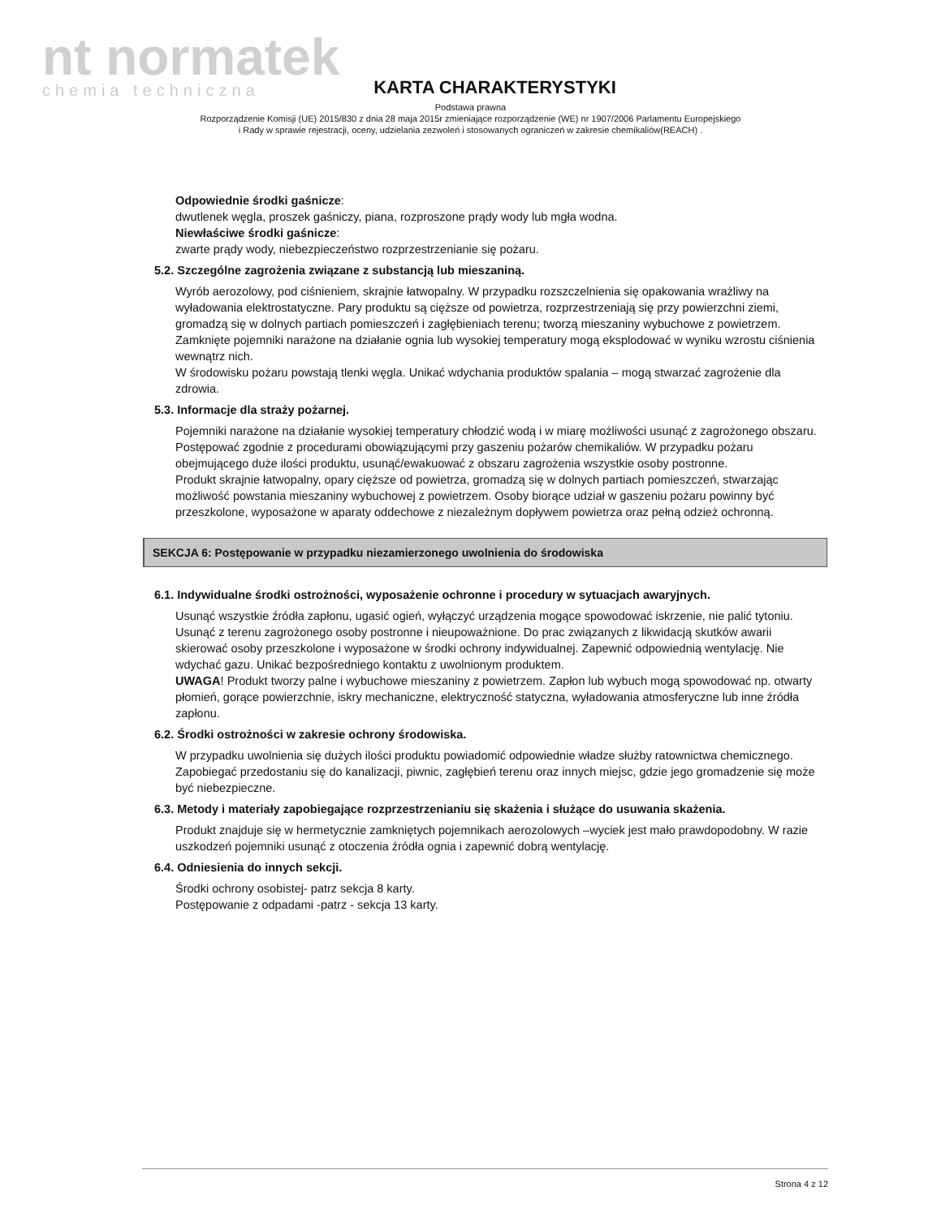nt normatek
chemia techniczna
KARTA CHARAKTERYSTYKI
Podstawa prawna
Rozporządzenie Komisji (UE) 2015/830 z dnia 28 maja 2015r zmieniające rozporządzenie (WE) nr 1907/2006 Parlamentu Europejskiego
i Rady w sprawie rejestracji, oceny, udzielania zezwoleń i stosowanych ograniczeń w zakresie chemikaliów(REACH) .
Odpowiednie środki gaśnicze:
dwutlenek węgla, proszek gaśniczy, piana, rozproszone prądy wody lub mgła wodna.
Niewłaściwe środki gaśnicze:
zwarte prądy wody, niebezpieczeństwo rozprzestrzenianie się pożaru.
5.2. Szczególne zagrożenia związane z substancją lub mieszaniną.
Wyrób aerozolowy, pod ciśnieniem, skrajnie łatwopalny. W przypadku rozszczelnienia się opakowania wrażliwy na wyładowania elektrostatyczne. Pary produktu są cięższe od powietrza, rozprzestrzeniają się przy powierzchni ziemi, gromadzą się w dolnych partiach pomieszczeń i zagłębieniach terenu; tworzą mieszaniny wybuchowe z powietrzem. Zamknięte pojemniki narażone na działanie ognia lub wysokiej temperatury mogą eksplodować w wyniku wzrostu ciśnienia wewnątrz nich.
W środowisku pożaru powstają tlenki węgla. Unikać wdychania produktów spalania – mogą stwarzać zagrożenie dla zdrowia.
5.3. Informacje dla straży pożarnej.
Pojemniki narażone na działanie wysokiej temperatury chłodzić wodą i w miarę możliwości usunąć z zagrożonego obszaru. Postępować zgodnie z procedurami obowiązującymi przy gaszeniu pożarów chemikaliów. W przypadku pożaru obejmującego duże ilości produktu, usunąć/ewakuować z obszaru zagrożenia wszystkie osoby postronne.
Produkt skrajnie łatwopalny, opary cięższe od powietrza, gromadzą się w dolnych partiach pomieszczeń, stwarzając możliwość powstania mieszaniny wybuchowej z powietrzem. Osoby biorące udział w gaszeniu pożaru powinny być przeszkolone, wyposażone w aparaty oddechowe z niezależnym dopływem powietrza oraz pełną odzież ochronną.
SEKCJA 6: Postępowanie w przypadku niezamierzonego uwolnienia do środowiska
6.1. Indywidualne środki ostrożności, wyposażenie ochronne i procedury w sytuacjach awaryjnych.
Usunąć wszystkie źródła zapłonu, ugasić ogień, wyłączyć urządzenia mogące spowodować iskrzenie, nie palić tytoniu. Usunąć z terenu zagrożonego osoby postronne i nieupoważnione. Do prac związanych z likwidacją skutków awarii skierować osoby przeszkolone i wyposażone w środki ochrony indywidualnej. Zapewnić odpowiednią wentylację. Nie wdychać gazu. Unikać bezpośredniego kontaktu z uwolnionym produktem.
UWAGA! Produkt tworzy palne i wybuchowe mieszaniny z powietrzem. Zapłon lub wybuch mogą spowodować np. otwarty płomień, gorące powierzchnie, iskry mechaniczne, elektryczność statyczna, wyładowania atmosferyczne lub inne źródła zapłonu.
6.2. Środki ostrożności w zakresie ochrony środowiska.
W przypadku uwolnienia się dużych ilości produktu powiadomić odpowiednie władze służby ratownictwa chemicznego. Zapobiegać przedostaniu się do kanalizacji, piwnic, zagłębień terenu oraz innych miejsc, gdzie jego gromadzenie się może być niebezpieczne.
6.3. Metody i materiały zapobiegające rozprzestrzenianiu się skażenia i służące do usuwania skażenia.
Produkt znajduje się w hermetycznie zamkniętych pojemnikach aerozolowych –wyciek jest mało prawdopodobny. W razie uszkodzeń pojemniki usunąć z otoczenia źródła ognia i zapewnić dobrą wentylację.
6.4. Odniesienia do innych sekcji.
Środki ochrony osobistej- patrz sekcja 8 karty.
Postępowanie z odpadami -patrz - sekcja 13 karty.
Strona 4 z 12